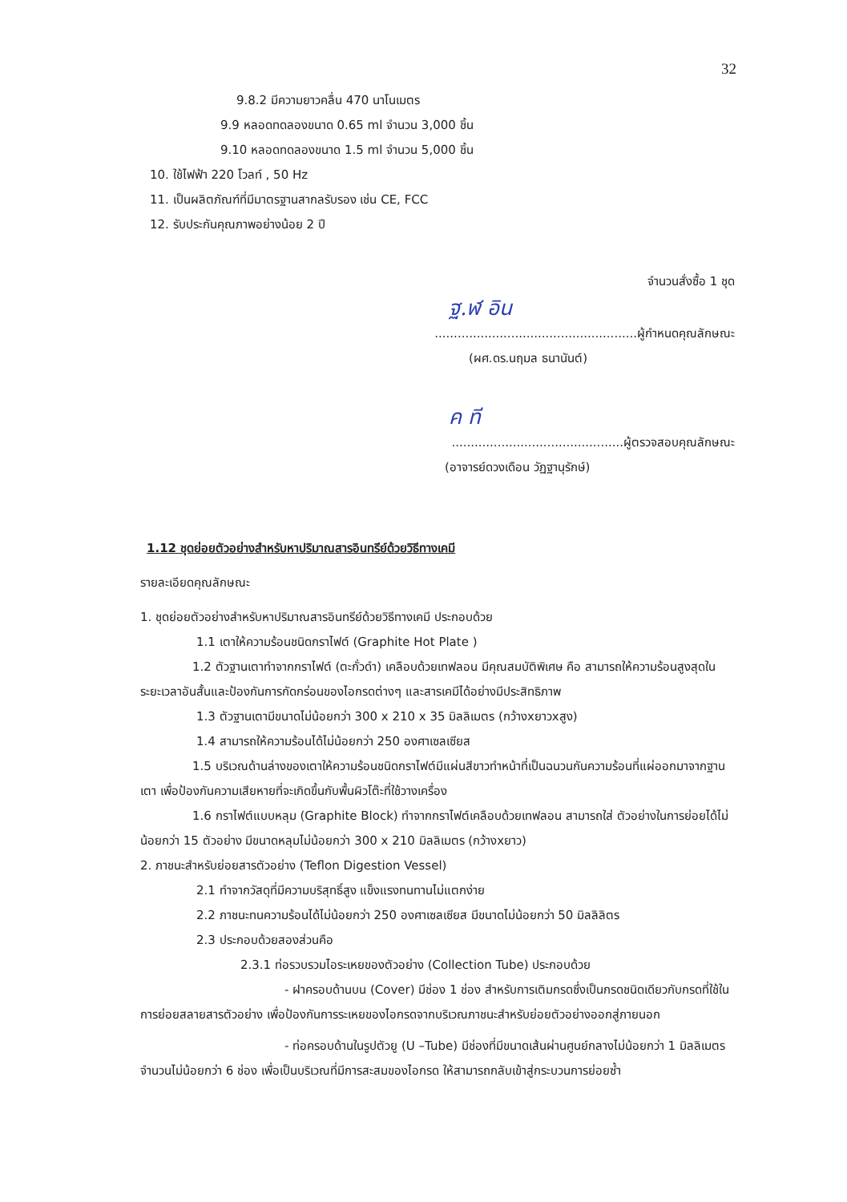32
9.8.2 มีความยาวคลื่น 470 นาโนเมตร
9.9 หลอดทดลองขนาด 0.65 ml จำนวน 3,000 ชิ้น
9.10 หลอดทดลองขนาด 1.5 ml จำนวน 5,000 ชิ้น
10. ใช้ไฟฟ้า 220 โวลท์ , 50 Hz
11. เป็นผลิตภัณฑ์ที่มีมาตรฐานสากลรับรอง เช่น CE, FCC
12. รับประกันคุณภาพอย่างน้อย 2 ปี
จำนวนสั่งซื้อ 1 ชุด
ฐ.ฬ อิน
.....................................................ผู้กำหนดคุณลักษณะ
(ผศ.ดร.นฤมล ธนานันต์)
ค ที
.............................................ผู้ตรวจสอบคุณลักษณะ
(อาจารย์ดวงเดือน วัฏฐานุรักษ์)
1.12 ชุดย่อยตัวอย่างสำหรับหาปริมาณสารอินทรีย์ด้วยวิธีทางเคมี
รายละเอียดคุณลักษณะ
1. ชุดย่อยตัวอย่างสำหรับหาปริมาณสารอินทรีย์ด้วยวิธีทางเคมี ประกอบด้วย
1.1 เตาให้ความร้อนชนิดกราไฟต์ (Graphite Hot Plate )
1.2 ตัวฐานเตาทำจากกราไฟต์ (ตะกั่วดำ) เคลือบด้วยเทฟลอน มีคุณสมบัติพิเศษ คือ สามารถให้ความร้อนสูงสุดในระยะเวลาอันสั้นและป้องกันการกัดกร่อนของไอกรดต่างๆ และสารเคมีได้อย่างมีประสิทธิภาพ
1.3 ตัวฐานเตามีขนาดไม่น้อยกว่า 300 x 210 x 35 มิลลิเมตร (กว้างxยาวxสูง)
1.4 สามารถให้ความร้อนได้ไม่น้อยกว่า 250 องศาเซลเซียส
1.5 บริเวณด้านล่างของเตาให้ความร้อนชนิดกราไฟต์มีแผ่นสีขาวทำหน้าที่เป็นฉนวนกันความร้อนที่แผ่ออกมาจากฐานเตา เพื่อป้องกันความเสียหายที่จะเกิดขึ้นกับพื้นผิวโต๊ะที่ใช้วางเครื่อง
1.6 กราไฟต์แบบหลุม (Graphite Block) ทำจากกราไฟต์เคลือบด้วยเทฟลอน สามารถใส่ ตัวอย่างในการย่อยได้ไม่น้อยกว่า 15 ตัวอย่าง มีขนาดหลุมไม่น้อยกว่า 300 x 210 มิลลิเมตร (กว้างxยาว)
2. ภาชนะสำหรับย่อยสารตัวอย่าง (Teflon Digestion Vessel)
2.1 ทำจากวัสดุที่มีความบริสุทธิ์สูง แข็งแรงทนทานไม่แตกง่าย
2.2 ภาชนะทนความร้อนได้ไม่น้อยกว่า 250 องศาเซลเซียส มีขนาดไม่น้อยกว่า 50 มิลลิลิตร
2.3 ประกอบด้วยสองส่วนคือ
2.3.1 ท่อรวบรวมไอระเหยของตัวอย่าง (Collection Tube) ประกอบด้วย
- ฝาครอบด้านบน (Cover) มีช่อง 1 ช่อง สำหรับการเติมกรดซึ่งเป็นกรดชนิดเดียวกับกรดที่ใช้ในการย่อยสลายสารตัวอย่าง เพื่อป้องกันการระเหยของไอกรดจากบริเวณภาชนะสำหรับย่อยตัวอย่างออกสู่ภายนอก
- ท่อครอบด้านในรูปตัวยู (U –Tube) มีช่องที่มีขนาดเส้นผ่านศูนย์กลางไม่น้อยกว่า 1 มิลลิเมตร จำนวนไม่น้อยกว่า 6 ช่อง เพื่อเป็นบริเวณที่มีการสะสมของไอกรด ให้สามารถกลับเข้าสู่กระบวนการย่อยซ้ำ